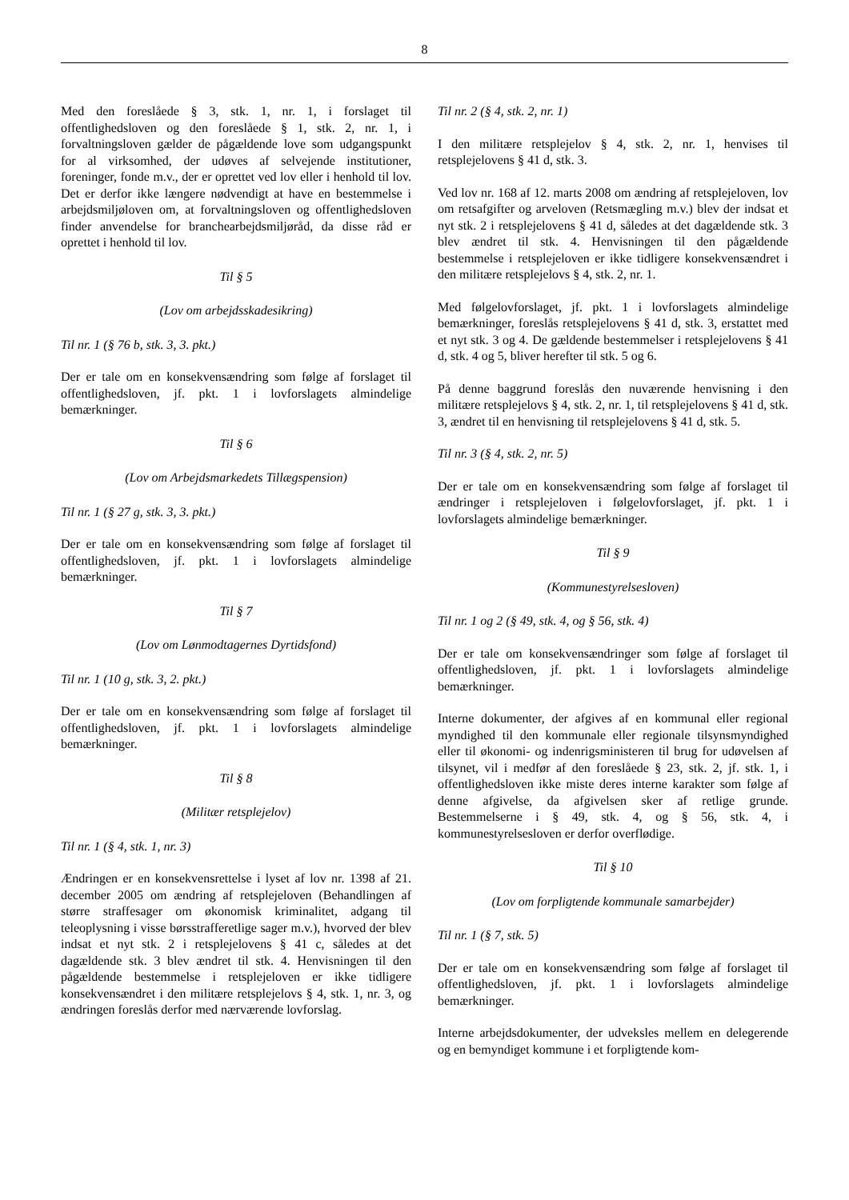8
Med den foreslåede § 3, stk. 1, nr. 1, i forslaget til offentlighedsloven og den foreslåede § 1, stk. 2, nr. 1, i forvaltningsloven gælder de pågældende love som udgangspunkt for al virksomhed, der udøves af selvejende institutioner, foreninger, fonde m.v., der er oprettet ved lov eller i henhold til lov. Det er derfor ikke længere nødvendigt at have en bestemmelse i arbejdsmiljøloven om, at forvaltningsloven og offentlighedsloven finder anvendelse for branchearbejdsmiljøråd, da disse råd er oprettet i henhold til lov.
Til § 5
(Lov om arbejdsskadesikring)
Til nr. 1 (§ 76 b, stk. 3, 3. pkt.)
Der er tale om en konsekvensændring som følge af forslaget til offentlighedsloven, jf. pkt. 1 i lovforslagets almindelige bemærkninger.
Til § 6
(Lov om Arbejdsmarkedets Tillægspension)
Til nr. 1 (§ 27 g, stk. 3, 3. pkt.)
Der er tale om en konsekvensændring som følge af forslaget til offentlighedsloven, jf. pkt. 1 i lovforslagets almindelige bemærkninger.
Til § 7
(Lov om Lønmodtagernes Dyrtidsfond)
Til nr. 1 (10 g, stk. 3, 2. pkt.)
Der er tale om en konsekvensændring som følge af forslaget til offentlighedsloven, jf. pkt. 1 i lovforslagets almindelige bemærkninger.
Til § 8
(Militær retsplejelov)
Til nr. 1 (§ 4, stk. 1, nr. 3)
Ændringen er en konsekvensrettelse i lyset af lov nr. 1398 af 21. december 2005 om ændring af retsplejeloven (Behandlingen af større straffesager om økonomisk kriminalitet, adgang til teleoplysning i visse børsstrafferetlige sager m.v.), hvorved der blev indsat et nyt stk. 2 i retsplejelovens § 41 c, således at det dagældende stk. 3 blev ændret til stk. 4. Henvisningen til den pågældende bestemmelse i retsplejeloven er ikke tidligere konsekvensændret i den militære retsplejelovs § 4, stk. 1, nr. 3, og ændringen foreslås derfor med nærværende lovforslag.
Til nr. 2 (§ 4, stk. 2, nr. 1)
I den militære retsplejelov § 4, stk. 2, nr. 1, henvises til retsplejelovens § 41 d, stk. 3.
Ved lov nr. 168 af 12. marts 2008 om ændring af retsplejeloven, lov om retsafgifter og arveloven (Retsmægling m.v.) blev der indsat et nyt stk. 2 i retsplejelovens § 41 d, således at det dagældende stk. 3 blev ændret til stk. 4. Henvisningen til den pågældende bestemmelse i retsplejeloven er ikke tidligere konsekvensændret i den militære retsplejelovs § 4, stk. 2, nr. 1.
Med følgelovforslaget, jf. pkt. 1 i lovforslagets almindelige bemærkninger, foreslås retsplejelovens § 41 d, stk. 3, erstattet med et nyt stk. 3 og 4. De gældende bestemmelser i retsplejelovens § 41 d, stk. 4 og 5, bliver herefter til stk. 5 og 6.
På denne baggrund foreslås den nuværende henvisning i den militære retsplejelovs § 4, stk. 2, nr. 1, til retsplejelovens § 41 d, stk. 3, ændret til en henvisning til retsplejelovens § 41 d, stk. 5.
Til nr. 3 (§ 4, stk. 2, nr. 5)
Der er tale om en konsekvensændring som følge af forslaget til ændringer i retsplejeloven i følgelovforslaget, jf. pkt. 1 i lovforslagets almindelige bemærkninger.
Til § 9
(Kommunestyrelsesloven)
Til nr. 1 og 2 (§ 49, stk. 4, og § 56, stk. 4)
Der er tale om konsekvensændringer som følge af forslaget til offentlighedsloven, jf. pkt. 1 i lovforslagets almindelige bemærkninger.
Interne dokumenter, der afgives af en kommunal eller regional myndighed til den kommunale eller regionale tilsynsmyndighed eller til økonomi- og indenrigsministeren til brug for udøvelsen af tilsynet, vil i medfør af den foreslåede § 23, stk. 2, jf. stk. 1, i offentlighedsloven ikke miste deres interne karakter som følge af denne afgivelse, da afgivelsen sker af retlige grunde. Bestemmelserne i § 49, stk. 4, og § 56, stk. 4, i kommunestyrelsesloven er derfor overflødige.
Til § 10
(Lov om forpligtende kommunale samarbejder)
Til nr. 1 (§ 7, stk. 5)
Der er tale om en konsekvensændring som følge af forslaget til offentlighedsloven, jf. pkt. 1 i lovforslagets almindelige bemærkninger.
Interne arbejdsdokumenter, der udveksles mellem en delegerende og en bemyndiget kommune i et forpligtende kom-